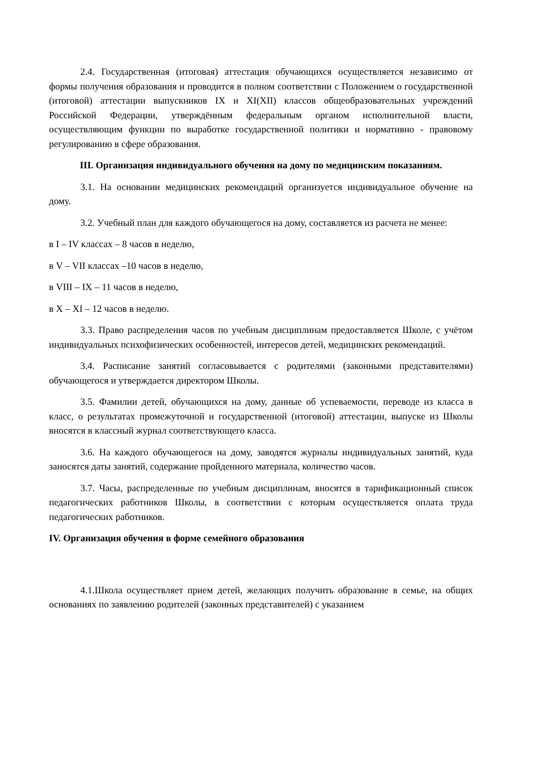2.4. Государственная (итоговая) аттестация обучающихся осуществляется независимо от формы получения образования и проводится в полном соответствии с Положением о государственной (итоговой) аттестации выпускников IX и XI(XII) классов общеобразовательных учреждений Российской Федерации, утверждённым федеральным органом исполнительной власти, осуществляющим функции по выработке государственной политики и нормативно - правовому регулированию в сфере образования.
III. Организация индивидуального обучения на дому по медицинским показаниям.
3.1. На основании медицинских рекомендаций организуется индивидуальное обучение на дому.
3.2. Учебный план для каждого обучающегося на дому, составляется из расчета не менее:
в I – IV классах – 8 часов в неделю,
в V – VII классах –10 часов в неделю,
в VIII – IX – 11 часов в неделю,
в X – XI – 12 часов в неделю.
3.3. Право распределения часов по учебным дисциплинам предоставляется Школе, с учётом индивидуальных психофизических особенностей, интересов детей, медицинских рекомендаций.
3.4. Расписание занятий согласовывается с родителями (законными представителями) обучающегося и утверждается директором Школы.
3.5. Фамилии детей, обучающихся на дому, данные об успеваемости, переводе из класса в класс, о результатах промежуточной и государственной (итоговой) аттестации, выпуске из Школы вносятся в классный журнал соответствующего класса.
3.6. На каждого обучающегося на дому, заводятся журналы индивидуальных занятий, куда заносятся даты занятий, содержание пройденного материала, количество часов.
3.7. Часы, распределенные по учебным дисциплинам, вносятся в тарификационный список педагогических работников Школы, в соответствии с которым осуществляется оплата труда педагогических работников.
IV. Организация обучения в форме семейного образования
4.1.Школа осуществляет прием детей, желающих получить образование в семье, на общих основаниях по заявлению родителей (законных представителей) с указанием